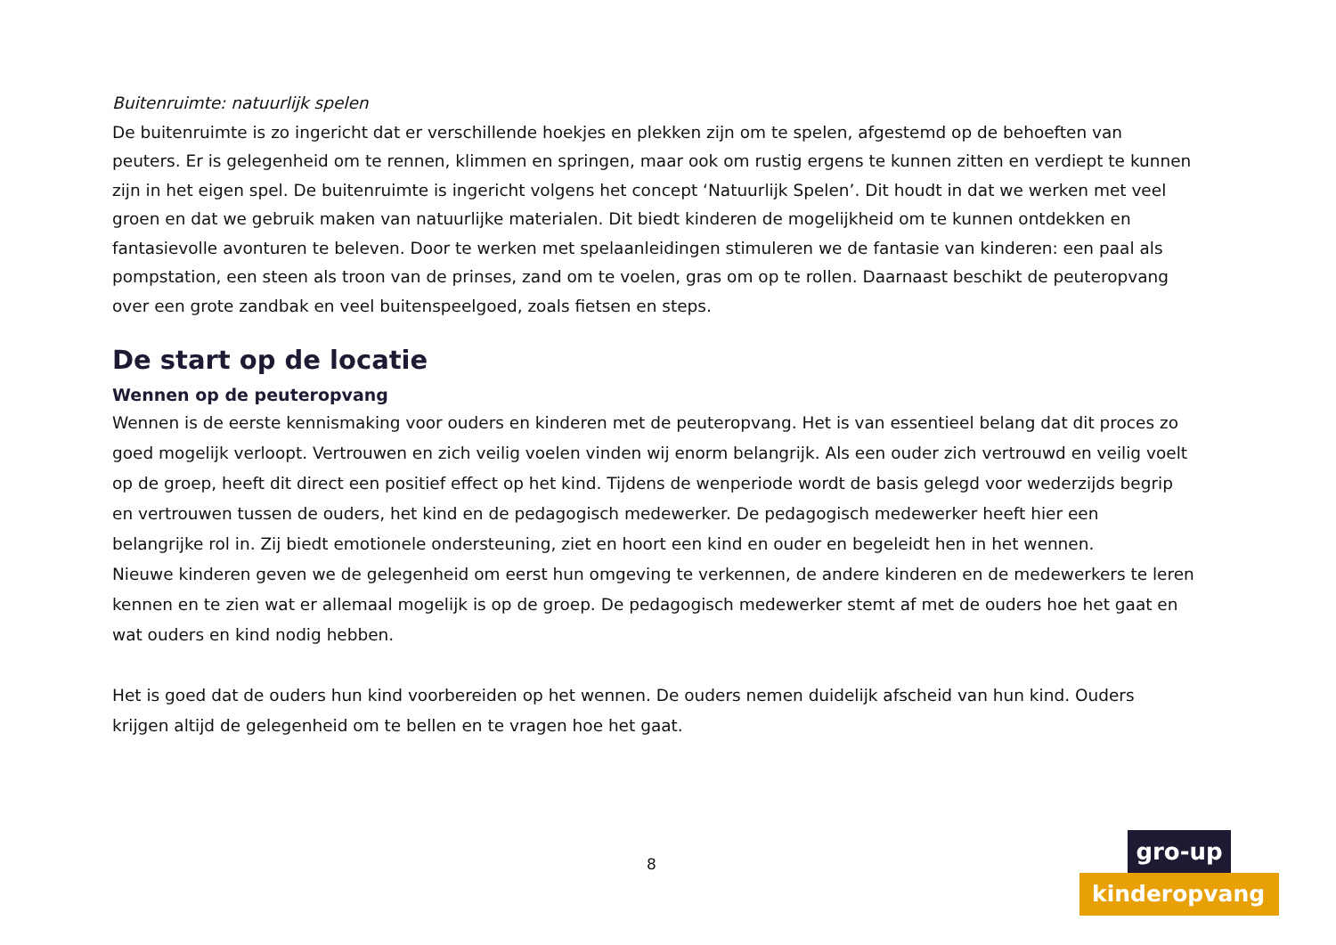Buitenruimte: natuurlijk spelen
De buitenruimte is zo ingericht dat er verschillende hoekjes en plekken zijn om te spelen, afgestemd op de behoeften van peuters. Er is gelegenheid om te rennen, klimmen en springen, maar ook om rustig ergens te kunnen zitten en verdiept te kunnen zijn in het eigen spel. De buitenruimte is ingericht volgens het concept ‘Natuurlijk Spelen’. Dit houdt in dat we werken met veel groen en dat we gebruik maken van natuurlijke materialen. Dit biedt kinderen de mogelijkheid om te kunnen ontdekken en fantasievolle avonturen te beleven. Door te werken met spelaanleidingen stimuleren we de fantasie van kinderen: een paal als pompstation, een steen als troon van de prinses, zand om te voelen, gras om op te rollen. Daarnaast beschikt de peuteropvang over een grote zandbak en veel buitenspeelgoed, zoals fietsen en steps.
De start op de locatie
Wennen op de peuteropvang
Wennen is de eerste kennismaking voor ouders en kinderen met de peuteropvang. Het is van essentieel belang dat dit proces zo goed mogelijk verloopt. Vertrouwen en zich veilig voelen vinden wij enorm belangrijk. Als een ouder zich vertrouwd en veilig voelt op de groep, heeft dit direct een positief effect op het kind. Tijdens de wenperiode wordt de basis gelegd voor wederzijds begrip en vertrouwen tussen de ouders, het kind en de pedagogisch medewerker. De pedagogisch medewerker heeft hier een belangrijke rol in. Zij biedt emotionele ondersteuning, ziet en hoort een kind en ouder en begeleidt hen in het wennen.
Nieuwe kinderen geven we de gelegenheid om eerst hun omgeving te verkennen, de andere kinderen en de medewerkers te leren kennen en te zien wat er allemaal mogelijk is op de groep. De pedagogisch medewerker stemt af met de ouders hoe het gaat en wat ouders en kind nodig hebben.
Het is goed dat de ouders hun kind voorbereiden op het wennen. De ouders nemen duidelijk afscheid van hun kind. Ouders krijgen altijd de gelegenheid om te bellen en te vragen hoe het gaat.
8
gro-up
kinderopvang